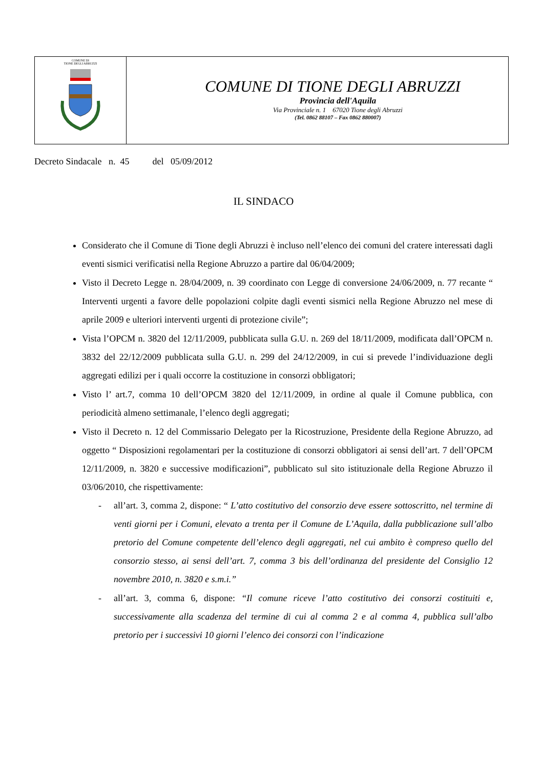| COMUNE DI TIONE DEGLI ABRUZZI | COMUNE DI TIONE DEGLI ABRUZZI Provincia dell'Aquila Via Provinciale n. 1 67020 Tione degli Abruzzi (Tel. 0862 88107 – Fax 0862 880007) |
Decreto Sindacale n. 45 del 05/09/2012
IL SINDACO
Considerato che il Comune di Tione degli Abruzzi è incluso nell’elenco dei comuni del cratere interessati dagli eventi sismici verificatisi nella Regione Abruzzo a partire dal 06/04/2009;
Visto il Decreto Legge n. 28/04/2009, n. 39 coordinato con Legge di conversione 24/06/2009, n. 77 recante “ Interventi urgenti a favore delle popolazioni colpite dagli eventi sismici nella Regione Abruzzo nel mese di aprile 2009 e ulteriori interventi urgenti di protezione civile”;
Vista l’OPCM n. 3820 del 12/11/2009, pubblicata sulla G.U. n. 269 del 18/11/2009, modificata dall’OPCM n. 3832 del 22/12/2009 pubblicata sulla G.U. n. 299 del 24/12/2009, in cui si prevede l’individuazione degli aggregati edilizi per i quali occorre la costituzione in consorzi obbligatori;
Visto l’ art.7, comma 10 dell’OPCM 3820 del 12/11/2009, in ordine al quale il Comune pubblica, con periodicità almeno settimanale, l’elenco degli aggregati;
Visto il Decreto n. 12 del Commissario Delegato per la Ricostruzione, Presidente della Regione Abruzzo, ad oggetto “ Disposizioni regolamentari per la costituzione di consorzi obbligatori ai sensi dell’art. 7 dell’OPCM 12/11/2009, n. 3820 e successive modificazioni”, pubblicato sul sito istituzionale della Regione Abruzzo il 03/06/2010, che rispettivamente:
- all’art. 3, comma 2, dispone: “ L’atto costitutivo del consorzio deve essere sottoscritto, nel termine di venti giorni per i Comuni, elevato a trenta per il Comune de L’Aquila, dalla pubblicazione sull’albo pretorio del Comune competente dell’elenco degli aggregati, nel cui ambito è compreso quello del consorzio stesso, ai sensi dell’art. 7, comma 3 bis dell’ordinanza del presidente del Consiglio 12 novembre 2010, n. 3820 e s.m.i.”
- all’art. 3, comma 6, dispone: “Il comune riceve l’atto costitutivo dei consorzi costituiti e, successivamente alla scadenza del termine di cui al comma 2 e al comma 4, pubblica sull’albo pretorio per i successivi 10 giorni l’elenco dei consorzi con l’indicazione